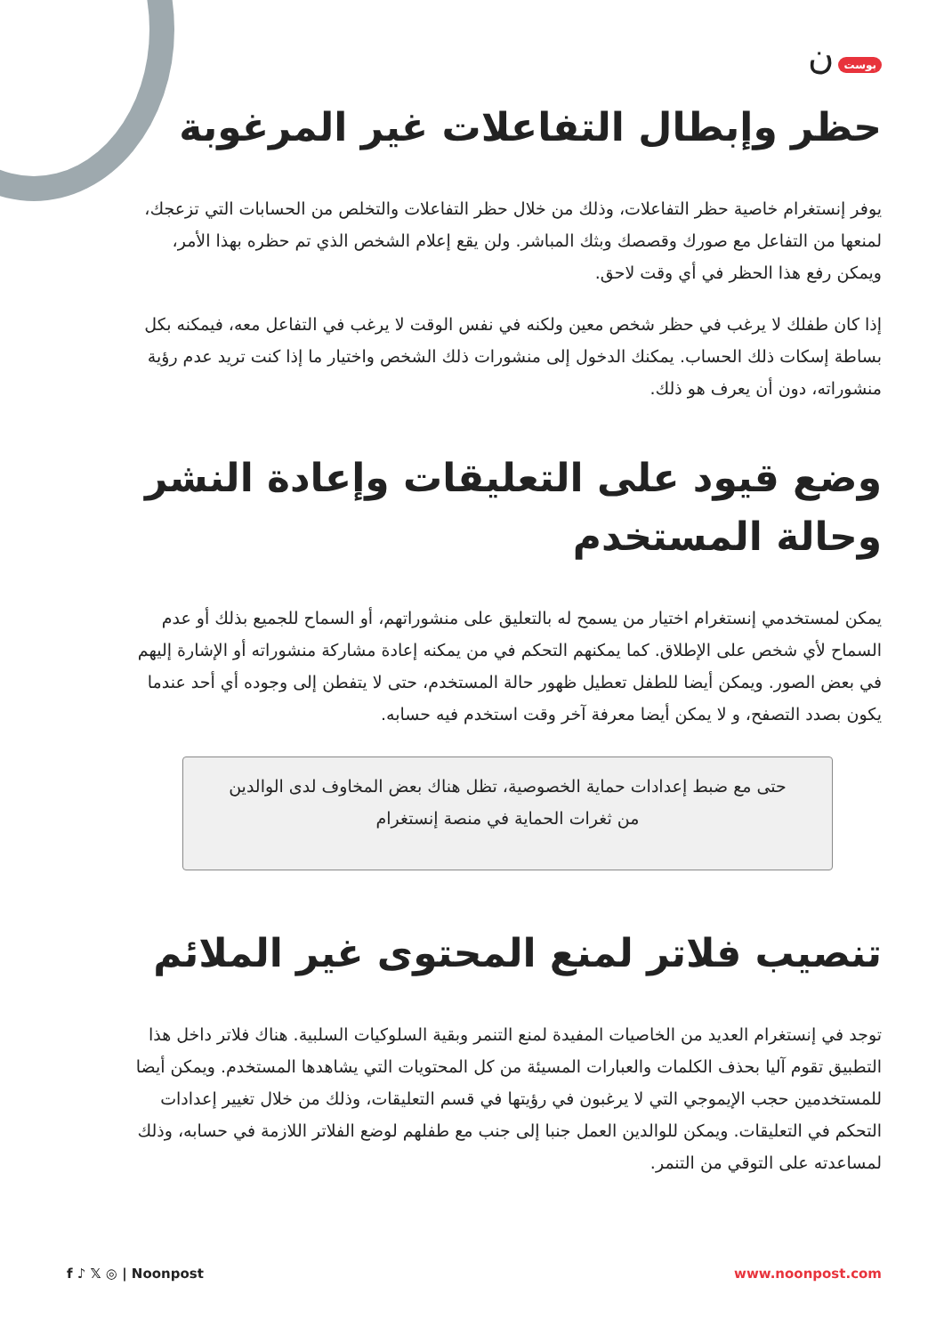بوست ن
حظر وإبطال التفاعلات غير المرغوبة
يوفر إنستغرام خاصية حظر التفاعلات، وذلك من خلال حظر التفاعلات والتخلص من الحسابات التي تزعجك، لمنعها من التفاعل مع صورك وقصصك وبثك المباشر. ولن يقع إعلام الشخص الذي تم حظره بهذا الأمر، ويمكن رفع هذا الحظر في أي وقت لاحق.
إذا كان طفلك لا يرغب في حظر شخص معين ولكنه في نفس الوقت لا يرغب في التفاعل معه، فيمكنه بكل بساطة إسكات ذلك الحساب. يمكنك الدخول إلى منشورات ذلك الشخص واختيار ما إذا كنت تريد عدم رؤية منشوراته، دون أن يعرف هو ذلك.
وضع قيود على التعليقات وإعادة النشر وحالة المستخدم
يمكن لمستخدمي إنستغرام اختيار من يسمح له بالتعليق على منشوراتهم، أو السماح للجميع بذلك أو عدم السماح لأي شخص على الإطلاق. كما يمكنهم التحكم في من يمكنه إعادة مشاركة منشوراته أو الإشارة إليهم في بعض الصور. ويمكن أيضا للطفل تعطيل ظهور حالة المستخدم، حتى لا يتفطن إلى وجوده أي أحد عندما يكون بصدد التصفح، و لا يمكن أيضا معرفة آخر وقت استخدم فيه حسابه.
حتى مع ضبط إعدادات حماية الخصوصية، تظل هناك بعض المخاوف لدى الوالدين من ثغرات الحماية في منصة إنستغرام
تنصيب فلاتر لمنع المحتوى غير الملائم
توجد في إنستغرام العديد من الخاصيات المفيدة لمنع التنمر وبقية السلوكيات السلبية. هناك فلاتر داخل هذا التطبيق تقوم آليا بحذف الكلمات والعبارات المسيئة من كل المحتويات التي يشاهدها المستخدم. ويمكن أيضا للمستخدمين حجب الإيموجي التي لا يرغبون في رؤيتها في قسم التعليقات، وذلك من خلال تغيير إعدادات التحكم في التعليقات. ويمكن للوالدين العمل جنبا إلى جنب مع طفلهم لوضع الفلاتر اللازمة في حسابه، وذلك لمساعدته على التوقي من التنمر.
f ♪ 𝕏 ◎ | Noonpost www.noonpost.com